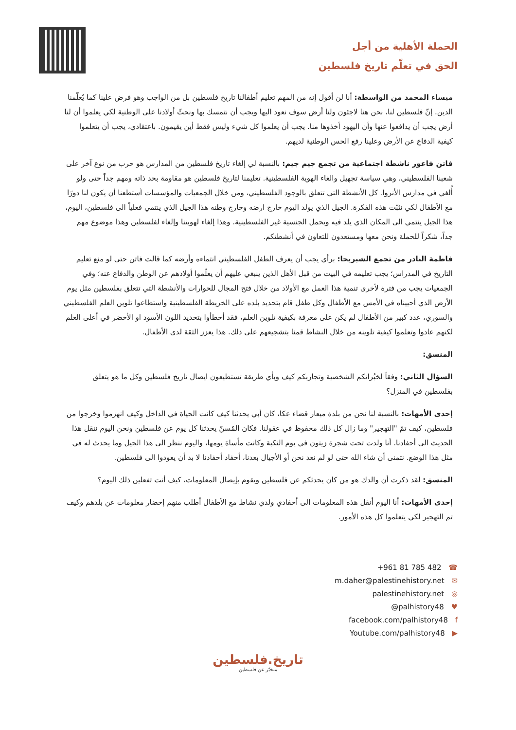الحملة الأهلية من أجل
الحق في تعلّم تاريخ فلسطين
ميساء المحمد من الواسطة: أنا لن أقول إنه من المهم تعليم أطفالنا تاريخ فلسطين بل من الواجب وهو فرض علينا كما يُعلّمنا الدين. إنّ فلسطين لنا، نحن هنا لاجئون ولنا أرض سوف نعود اليها ويجب أن نتمسك بها ونحثّ أولادنا على الوطنية لكي يعلموا أن لنا أرض يجب أن يدافعوا عنها وأن اليهود أخذوها منا. يجب أن يعلموا كل شيء وليس فقط أين يقيمون. باعتقادي، يجب أن يتعلموا كيفية الدفاع عن الأرض وعلينا رفع الحس الوطنية لديهم.
فاتن فاعور ناشطة اجتماعية من تجمع جيم جيم: بالنسبة لي إلغاء تاريخ فلسطين من المدارس هو حرب من نوع آخر على شعبنا الفلسطيني، وهي سياسة تجهيل والغاء الهوية الفلسطينية. تعليمنا لتاريخ فلسطين هو مقاومة بحد ذاته ومهم جداً حتى ولو أُلغي في مدارس الأنروا. كل الأنشطة التي تتعلق بالوجود الفلسطيني، ومن خلال الجمعيات والمؤسسات أستطعنا أن يكون لنا دورًا مع الأطفال لكي نثبّت هذه الفكرة. الجيل الذي يولد اليوم خارج ارضه وخارج وطنه هذا الجيل الذي ينتمي فعلياً الى فلسطين، اليوم، هذا الجيل ينتمي الى المكان الذي يلد فيه ويحمل الجنسية غير الفلسطينية. وهذا إلغاء لهويتنا وإلغاء لفلسطين وهذا موضوع مهم جداً، شكراً للحملة ونحن معها ومستعدون للتعاون في أنشطتكم.
فاطمة النادر من تجمع الشبريحا: برأي يجب أن يعرف الطفل الفلسطيني انتماءه وأرضه كما قالت فاتن حتى لو منع تعليم التاريخ في المدراس؛ يجب تعليمه في البيت من قبل الأهل الذين ينبغي عليهم أن يعلّموا أولادهم عن الوطن والدفاع عنه؛ وفي الجمعيات يجب من فترة لأخرى تنمية هذا العمل مع الأولاد من خلال فتح المجال للحوارات والأنشطة التي تتعلق بفلسطين مثل يوم الأرض الذي أحييناه في الأمس مع الأطفال وكل طفل قام بتحديد بلده على الخريطة الفلسطينية واستطاعوا تلوين العلم الفلسطيني والسوري، عدد كبير من الأطفال لم يكن على معرفة بكيفية تلوين العلم، فقد أخطأوا بتحديد اللون الأسود او الأخضر في أعلى العلم لكنهم عادوا وتعلموا كيفية تلوينه من خلال النشاط قمنا بتشجيعهم على ذلك. هذا يعزز الثقة لدى الأطفال.
المنسق:
السؤال الثاني: وفقاً لخبُراتكم الشخصية وتجاربكم كيف وبأي طريقة تستطيعون ايصال تاريخ فلسطين وكل ما هو يتعلق بفلسطين في المنزل؟
إحدى الأمهات: بالنسبة لنا نحن من بلدة ميعار قضاء عكا، كان أبي يحدثنا كيف كانت الحياة في الداخل وكيف انهزموا وخرجوا من فلسطين، كيف تمّ "التهجير" وما زال كل ذلك محفوظ في عقولنا. فكان المُسنّ يحدثنا كل يوم عن فلسطين ونحن اليوم ننقل هذا الحديث الى أحفادنا. أنا ولدت تحت شجرة زيتون في يوم النكبة وكانت مأساة يومها، واليوم ننظر الى هذا الجيل وما يحدث له في مثل هذا الوضع. نتمنى أن شاء الله حتى لو لم نعد نحن أو الأجيال بعدنا، أحفاد أحفادنا لا بد أن يعودوا الى فلسطين.
المنسق: لقد ذكرت أن والدك هو من كان يحدثكم عن فلسطين ويقوم بإيصال المعلومات، كيف أنت تفعلين ذلك اليوم؟
إحدى الأمهات: أنا اليوم أنقل هذه المعلومات الى أحفادي ولدي نشاط مع الأطفال أطلب منهم إحضار معلومات عن بلدهم وكيف تم التهجير لكي يتعلموا كل هذه الأمور.
+961 81 785 482 ☎
m.daher@palestinehistory.net ✉
palestinehistory.net ◎
@palhistory48 ♥
facebook.com/palhistory48 f
Youtube.com/palhistory48 ▶
تاريخ.فلسطين
منخبّر عن فلسطين